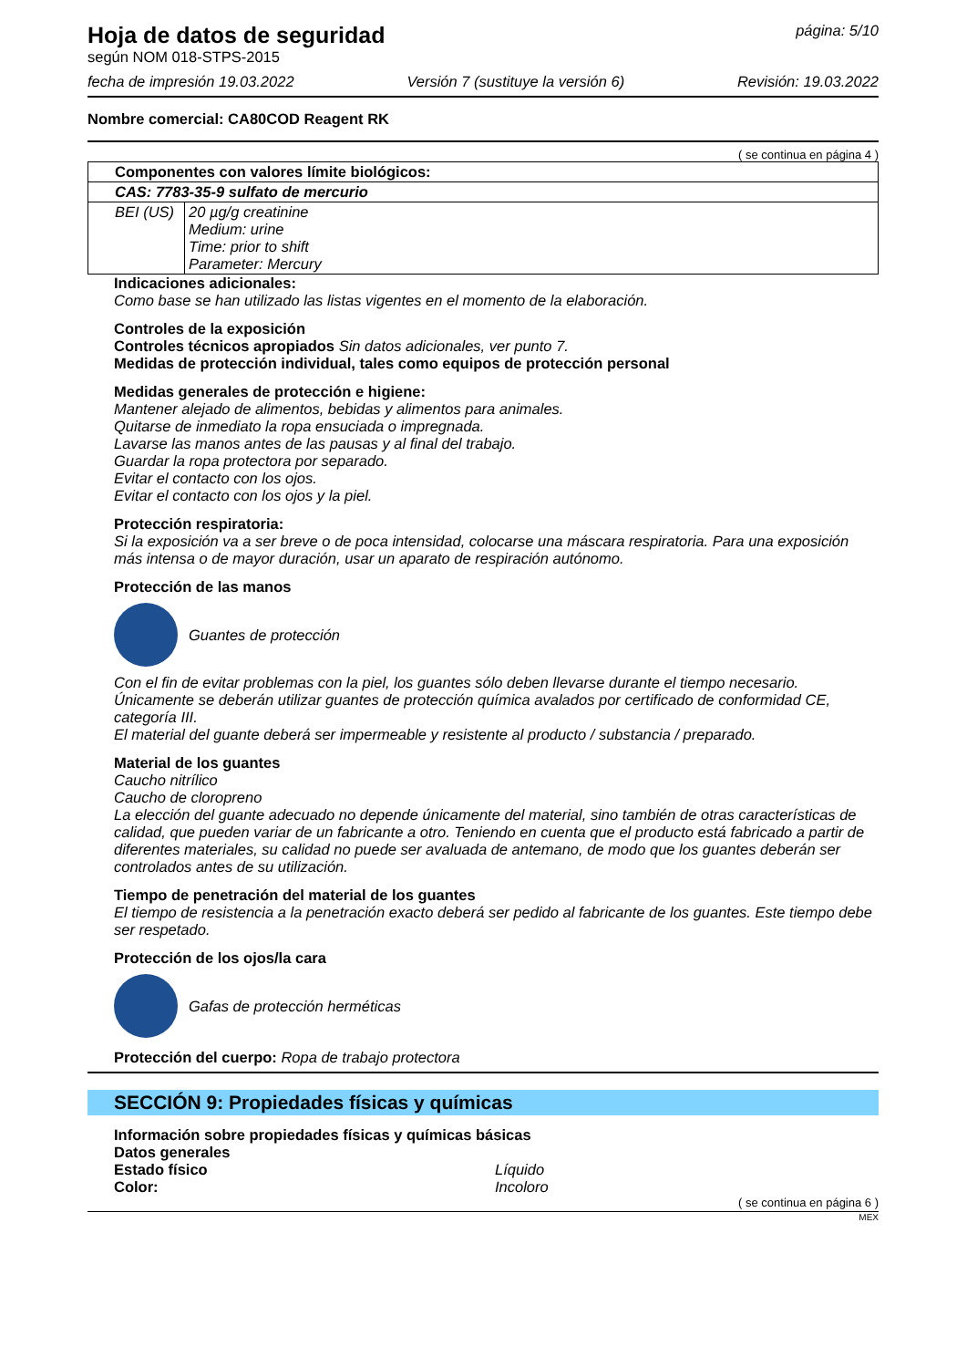Hoja de datos de seguridad
según NOM 018-STPS-2015
página: 5/10
fecha de impresión 19.03.2022 Versión 7 (sustituye la versión 6) Revisión: 19.03.2022
Nombre comercial: CA80COD Reagent RK
( se continua en página 4 )
| Componentes con valores límite biológicos: | |
| CAS: 7783-35-9 sulfato de mercurio | |
| BEI (US) | 20 µg/g creatinine Medium: urine Time: prior to shift Parameter: Mercury |
Indicaciones adicionales:
Como base se han utilizado las listas vigentes en el momento de la elaboración.
Controles de la exposición
Controles técnicos apropiados Sin datos adicionales, ver punto 7.
Medidas de protección individual, tales como equipos de protección personal
Medidas generales de protección e higiene:
Mantener alejado de alimentos, bebidas y alimentos para animales.
Quitarse de inmediato la ropa ensuciada o impregnada.
Lavarse las manos antes de las pausas y al final del trabajo.
Guardar la ropa protectora por separado.
Evitar el contacto con los ojos.
Evitar el contacto con los ojos y la piel.
Protección respiratoria:
Si la exposición va a ser breve o de poca intensidad, colocarse una máscara respiratoria. Para una exposición más intensa o de mayor duración, usar un aparato de respiración autónomo.
Protección de las manos
Guantes de protección
Con el fin de evitar problemas con la piel, los guantes sólo deben llevarse durante el tiempo necesario.
Únicamente se deberán utilizar guantes de protección química avalados por certificado de conformidad CE, categoría III.
El material del guante deberá ser impermeable y resistente al producto / substancia / preparado.
Material de los guantes
Caucho nitrílico
Caucho de cloropreno
La elección del guante adecuado no depende únicamente del material, sino también de otras características de calidad, que pueden variar de un fabricante a otro. Teniendo en cuenta que el producto está fabricado a partir de diferentes materiales, su calidad no puede ser avaluada de antemano, de modo que los guantes deberán ser controlados antes de su utilización.
Tiempo de penetración del material de los guantes
El tiempo de resistencia a la penetración exacto deberá ser pedido al fabricante de los guantes. Este tiempo debe ser respetado.
Protección de los ojos/la cara
Gafas de protección herméticas
Protección del cuerpo: Ropa de trabajo protectora
SECCIÓN 9: Propiedades físicas y químicas
Información sobre propiedades físicas y químicas básicas
Datos generales
Estado físico Líquido
Color: Incoloro
( se continua en página 6 )
MEX